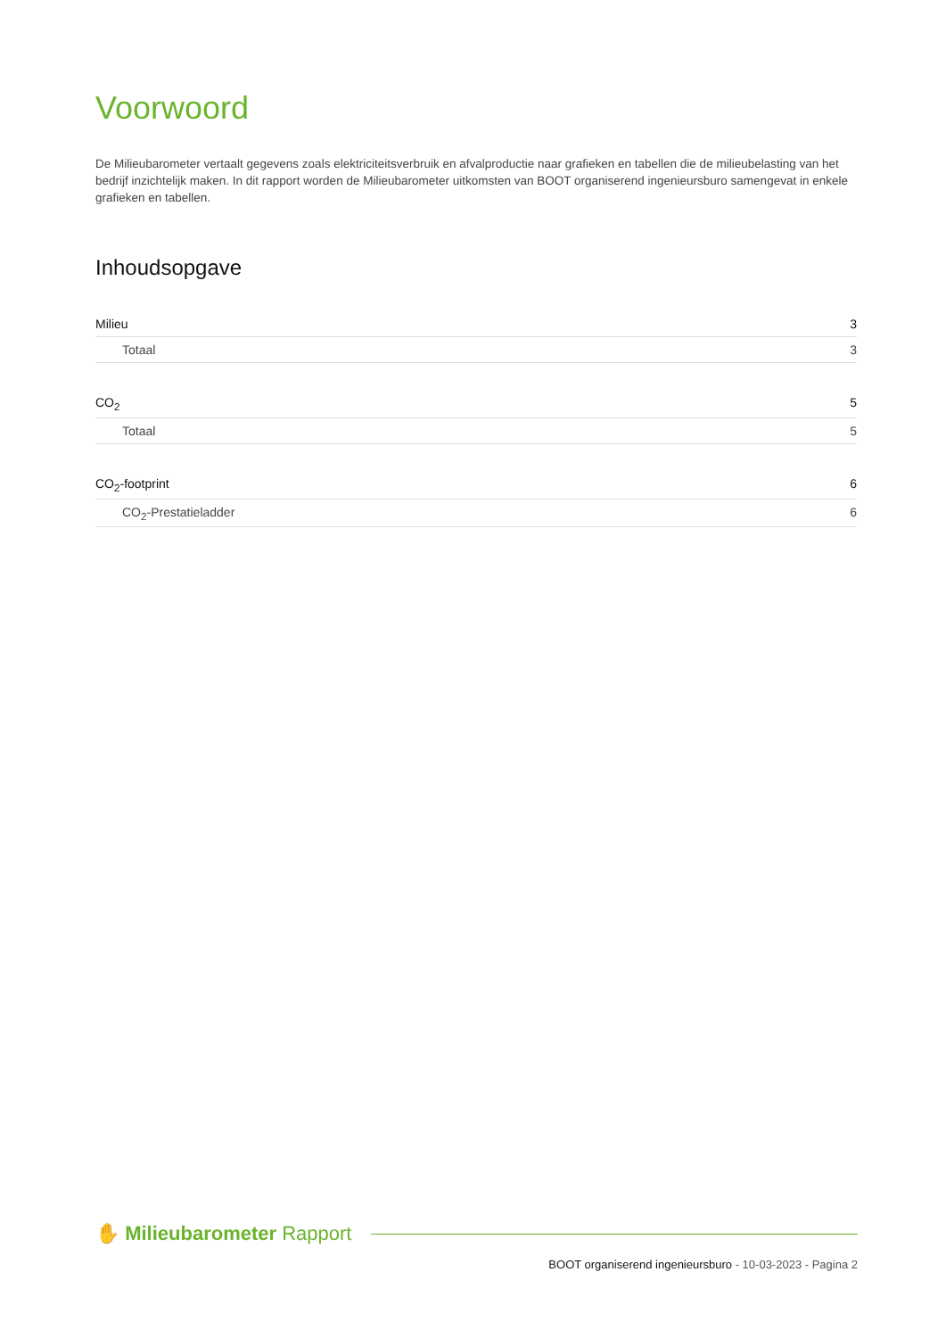Voorwoord
De Milieubarometer vertaalt gegevens zoals elektriciteitsverbruik en afvalproductie naar grafieken en tabellen die de milieubelasting van het bedrijf inzichtelijk maken. In dit rapport worden de Milieubarometer uitkomsten van BOOT organiserend ingenieursburo samengevat in enkele grafieken en tabellen.
Inhoudsopgave
Milieu 3
Totaal 3
CO<sub>2</sub> 5
Totaal 5
CO<sub>2</sub>-footprint 6
CO<sub>2</sub>-Prestatieladder 6
✋ Milieubarometer Rapport
BOOT organiserend ingenieursburo - 10-03-2023 - Pagina 2